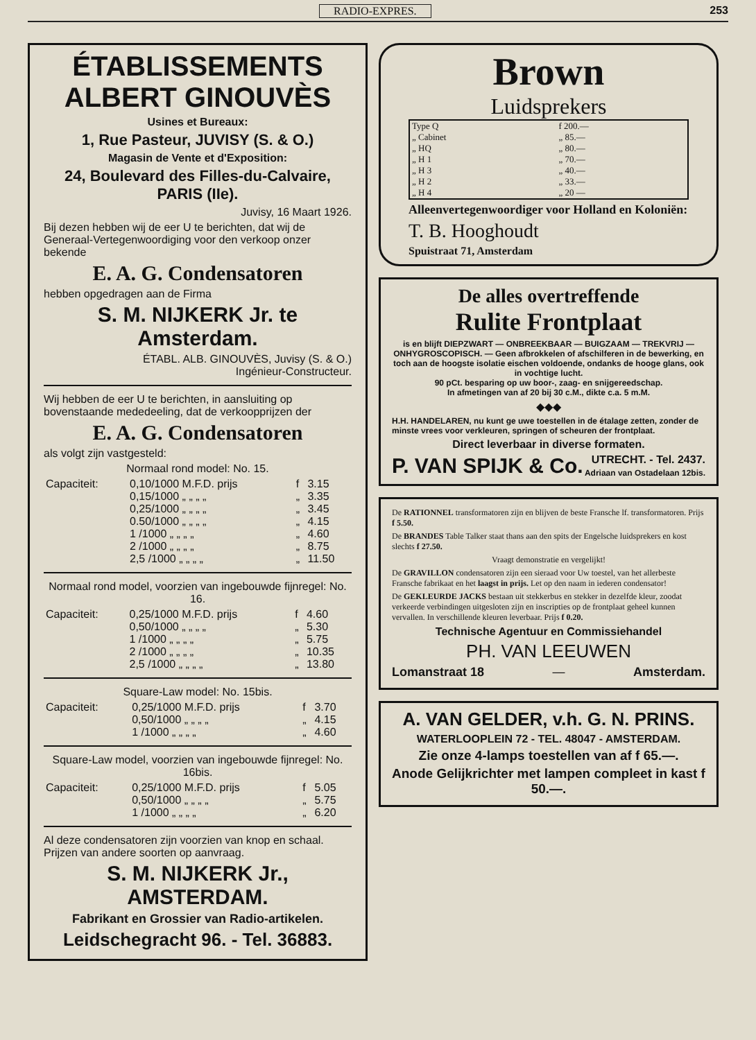RADIO-EXPRES. 253
ÉTABLISSEMENTS ALBERT GINOUVÈS
Usines et Bureaux:
1, Rue Pasteur, JUVISY (S. & O.)
Magasin de Vente et d'Exposition:
24, Boulevard des Filles-du-Calvaire, PARIS (IIe).
Juvisy, 16 Maart 1926.
Bij dezen hebben wij de eer U te berichten, dat wij de Generaal-Vertegenwoordiging voor den verkoop onzer bekende
E. A. G. Condensatoren
hebben opgedragen aan de Firma
S. M. NIJKERK Jr. te Amsterdam.
ÉTABL. ALB. GINOUVÈS, Juvisy (S. & O.)
Ingénieur-Constructeur.
Wij hebben de eer U te berichten, in aansluiting op bovenstaande mededeeling, dat de verkoopprijzen der
E. A. G. Condensatoren
als volgt zijn vastgesteld:
Normaal rond model: No. 15.
| Capaciteit: | 0,10/1000 M.F.D. prijs | f | 3.15 |
| | 0,15/1000 „ „ „ „ | „ | 3.35 |
| | 0,25/1000 „ „ „ „ | „ | 3.45 |
| | 0.50/1000 „ „ „ „ | „ | 4.15 |
| | 1 /1000 „ „ „ „ | „ | 4.60 |
| | 2 /1000 „ „ „ „ | „ | 8.75 |
| | 2,5 /1000 „ „ „ „ | „ | 11.50 |
Normaal rond model, voorzien van ingebouwde fijnregel: No. 16.
| Capaciteit: | 0,25/1000 M.F.D. prijs | f | 4.60 |
| | 0,50/1000 „ „ „ „ | „ | 5.30 |
| | 1 /1000 „ „ „ „ | „ | 5.75 |
| | 2 /1000 „ „ „ „ | „ | 10.35 |
| | 2,5 /1000 „ „ „ „ | „ | 13.80 |
Square-Law model: No. 15bis.
| Capaciteit: | 0,25/1000 M.F.D. prijs | f | 3.70 |
| | 0,50/1000 „ „ „ „ | „ | 4.15 |
| | 1 /1000 „ „ „ „ | „ | 4.60 |
Square-Law model, voorzien van ingebouwde fijnregel: No. 16bis.
| Capaciteit: | 0,25/1000 M.F.D. prijs | f | 5.05 |
| | 0,50/1000 „ „ „ „ | „ | 5.75 |
| | 1 /1000 „ „ „ „ | „ | 6.20 |
Al deze condensatoren zijn voorzien van knop en schaal. Prijzen van andere soorten op aanvraag.
S. M. NIJKERK Jr., AMSTERDAM.
Fabrikant en Grossier van Radio-artikelen.
Leidschegracht 96. - Tel. 36883.
Brown
Luidsprekers
| Type Q | f 200.— |
| „ Cabinet | „ 85.— |
| „ HQ | „ 80.— |
| „ H 1 | „ 70.— |
| „ H 3 | „ 40.— |
| „ H 2 | „ 33.— |
| „ H 4 | „ 20 — |
Alleenvertegenwoordiger voor Holland en Koloniën:
T. B. Hooghoudt
Spuistraat 71, Amsterdam
De alles overtreffende
Rulite Frontplaat
is en blijft DIEPZWART — ONBREEKBAAR — BUIGZAAM — TREKVRIJ — ONHYGROSCOPISCH. — Geen afbrokkelen of afschilferen in de bewerking, en toch aan de hoogste isolatie eischen voldoende, ondanks de hooge glans, ook in vochtige lucht.
90 pCt. besparing op uw boor-, zaag- en snijgereedschap.
In afmetingen van af 20 bij 30 c.M., dikte c.a. 5 m.M.
◆◆◆
H.H. HANDELAREN, nu kunt ge uwe toestellen in de étalage zetten, zonder de minste vrees voor verkleuren, springen of scheuren der frontplaat.
Direct leverbaar in diverse formaten.
P. VAN SPIJK & Co. UTRECHT. - Tel. 2437.
Adriaan van Ostadelaan 12bis.
De RATIONNEL transformatoren zijn en blijven de beste Fransche lf. transformatoren. Prijs f 5.50.
De BRANDES Table Talker staat thans aan den spits der Engelsche luidsprekers en kost slechts f 27.50.
Vraagt demonstratie en vergelijkt!
De GRAVILLON condensatoren zijn een sieraad voor Uw toestel, van het allerbeste Fransche fabrikaat en het laagst in prijs. Let op den naam in iederen condensator!
De GEKLEURDE JACKS bestaan uit stekkerbus en stekker in dezelfde kleur, zoodat verkeerde verbindingen uitgesloten zijn en inscripties op de frontplaat geheel kunnen vervallen. In verschillende kleuren leverbaar. Prijs f 0.20.
Technische Agentuur en Commissiehandel
PH. VAN LEEUWEN
Lomanstraat 18 — Amsterdam.
A. VAN GELDER, v.h. G. N. PRINS.
WATERLOOPLEIN 72 - TEL. 48047 - AMSTERDAM.
Zie onze 4-lamps toestellen van af f 65.—.
Anode Gelijkrichter met lampen compleet in kast f 50.—.